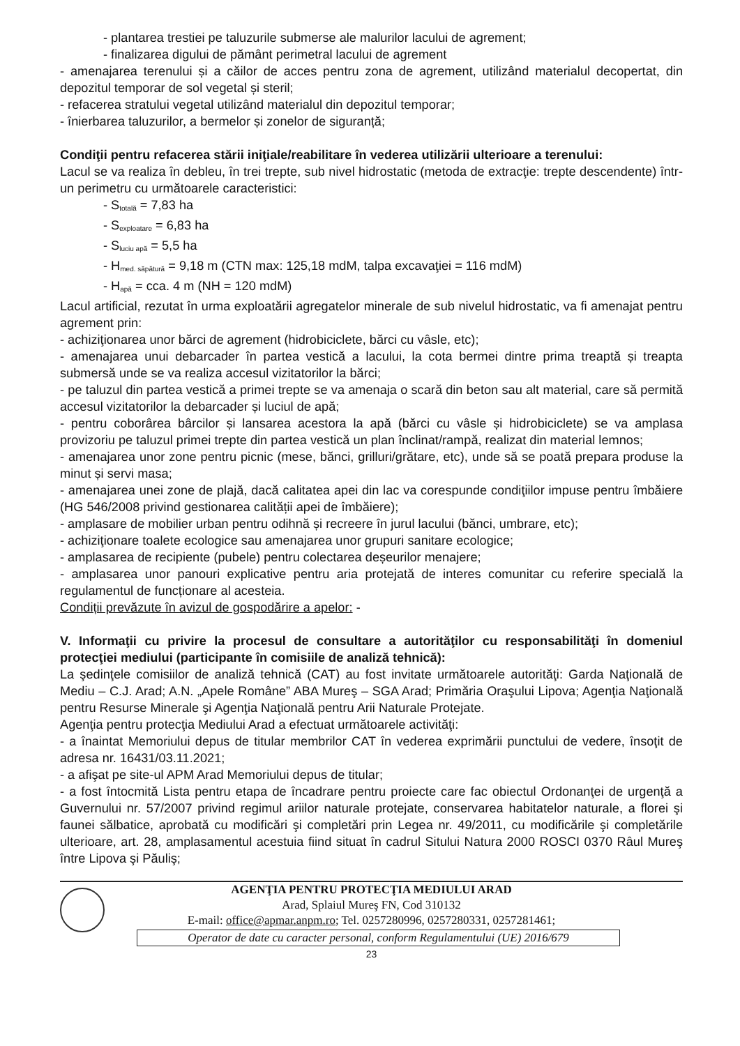- plantarea trestiei pe taluzurile submerse ale malurilor lacului de agrement;
- finalizarea digului de pământ perimetral lacului de agrement
- amenajarea terenului și a căilor de acces pentru zona de agrement, utilizând materialul decopertat, din depozitul temporar de sol vegetal și steril;
- refacerea stratului vegetal utilizând materialul din depozitul temporar;
- înierbarea taluzurilor, a bermelor și zonelor de siguranță;
Condiţii pentru refacerea stării iniţiale/reabilitare în vederea utilizării ulterioare a terenului:
Lacul se va realiza în debleu, în trei trepte, sub nivel hidrostatic (metoda de extracţie: trepte descendente) într-un perimetru cu următoarele caracteristici:
- S<sub>totală</sub> = 7,83 ha
- S<sub>exploatare</sub> = 6,83 ha
- S<sub>luciu apă</sub> = 5,5 ha
- H<sub>med. săpătură</sub> = 9,18 m (CTN max: 125,18 mdM, talpa excavaţiei = 116 mdM)
- H<sub>apă</sub> = cca. 4 m (NH = 120 mdM)
Lacul artificial, rezutat în urma exploatării agregatelor minerale de sub nivelul hidrostatic, va fi amenajat pentru agrement prin:
- achiziţionarea unor bărci de agrement (hidrobiciclete, bărci cu vâsle, etc);
- amenajarea unui debarcader în partea vestică a lacului, la cota bermei dintre prima treaptă și treapta submersă unde se va realiza accesul vizitatorilor la bărci;
- pe taluzul din partea vestică a primei trepte se va amenaja o scară din beton sau alt material, care să permită accesul vizitatorilor la debarcader și luciul de apă;
- pentru coborârea bârcilor și lansarea acestora la apă (bărci cu vâsle și hidrobiciclete) se va amplasa provizoriu pe taluzul primei trepte din partea vestică un plan înclinat/rampă, realizat din material lemnos;
- amenajarea unor zone pentru picnic (mese, bănci, grilluri/grătare, etc), unde să se poată prepara produse la minut și servi masa;
- amenajarea unei zone de plajă, dacă calitatea apei din lac va corespunde condiţiilor impuse pentru îmbăiere (HG 546/2008 privind gestionarea calității apei de îmbăiere);
- amplasare de mobilier urban pentru odihnă și recreere în jurul lacului (bănci, umbrare, etc);
- achiziţionare toalete ecologice sau amenajarea unor grupuri sanitare ecologice;
- amplasarea de recipiente (pubele) pentru colectarea deșeurilor menajere;
- amplasarea unor panouri explicative pentru aria protejată de interes comunitar cu referire specială la regulamentul de funcționare al acesteia.
Condiții prevăzute în avizul de gospodărire a apelor: -
V. Informaţii cu privire la procesul de consultare a autorităţilor cu responsabilităţi în domeniul protecţiei mediului (participante în comisiile de analiză tehnică):
La şedinţele comisiilor de analiză tehnică (CAT) au fost invitate următoarele autorităţi: Garda Naţională de Mediu – C.J. Arad; A.N. „Apele Române” ABA Mureş – SGA Arad; Primăria Oraşului Lipova; Agenţia Naţională pentru Resurse Minerale şi Agenţia Naţională pentru Arii Naturale Protejate.
Agenţia pentru protecţia Mediului Arad a efectuat următoarele activităţi:
- a înaintat Memoriului depus de titular membrilor CAT în vederea exprimării punctului de vedere, însoţit de adresa nr. 16431/03.11.2021;
- a afişat pe site-ul APM Arad Memoriului depus de titular;
- a fost întocmită Lista pentru etapa de încadrare pentru proiecte care fac obiectul Ordonanţei de urgenţă a Guvernului nr. 57/2007 privind regimul ariilor naturale protejate, conservarea habitatelor naturale, a florei şi faunei sălbatice, aprobată cu modificări şi completări prin Legea nr. 49/2011, cu modificările şi completările ulterioare, art. 28, amplasamentul acestuia fiind situat în cadrul Sitului Natura 2000 ROSCI 0370 Râul Mureş între Lipova şi Păuliş;
AGENŢIA PENTRU PROTECŢIA MEDIULUI ARAD
Arad, Splaiul Mureş FN, Cod 310132
E-mail: office@apmar.anpm.ro; Tel. 0257280996, 0257280331, 0257281461;
Operator de date cu caracter personal, conform Regulamentului (UE) 2016/679
23